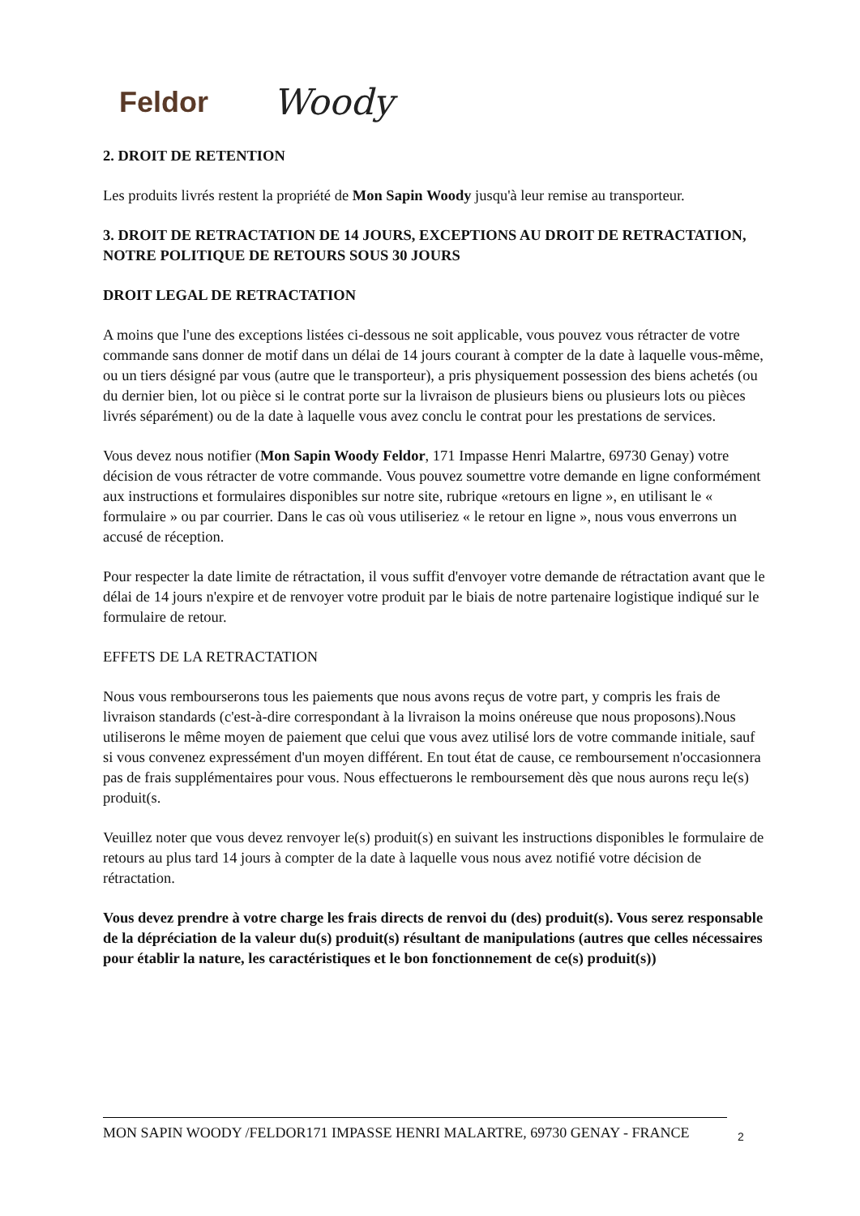Feldor Woody
2. DROIT DE RETENTION
Les produits livrés restent la propriété de Mon Sapin Woody jusqu'à leur remise au transporteur.
3. DROIT DE RETRACTATION DE 14 JOURS, EXCEPTIONS AU DROIT DE RETRACTATION, NOTRE POLITIQUE DE RETOURS SOUS 30 JOURS
DROIT LEGAL DE RETRACTATION
A moins que l'une des exceptions listées ci-dessous ne soit applicable, vous pouvez vous rétracter de votre commande sans donner de motif dans un délai de 14 jours courant à compter de la date à laquelle vous-même, ou un tiers désigné par vous (autre que le transporteur), a pris physiquement possession des biens achetés (ou du dernier bien, lot ou pièce si le contrat porte sur la livraison de plusieurs biens ou plusieurs lots ou pièces livrés séparément) ou de la date à laquelle vous avez conclu le contrat pour les prestations de services.
Vous devez nous notifier (Mon Sapin Woody Feldor, 171 Impasse Henri Malartre, 69730 Genay) votre décision de vous rétracter de votre commande. Vous pouvez soumettre votre demande en ligne conformément aux instructions et formulaires disponibles sur notre site, rubrique «retours en ligne », en utilisant le « formulaire » ou par courrier. Dans le cas où vous utiliseriez « le retour en ligne », nous vous enverrons un accusé de réception.
Pour respecter la date limite de rétractation, il vous suffit d'envoyer votre demande de rétractation avant que le délai de 14 jours n'expire et de renvoyer votre produit par le biais de notre partenaire logistique indiqué sur le formulaire de retour.
EFFETS DE LA RETRACTATION
Nous vous rembourserons tous les paiements que nous avons reçus de votre part, y compris les frais de livraison standards (c'est-à-dire correspondant à la livraison la moins onéreuse que nous proposons).Nous utiliserons le même moyen de paiement que celui que vous avez utilisé lors de votre commande initiale, sauf si vous convenez expressément d'un moyen différent. En tout état de cause, ce remboursement n'occasionnera pas de frais supplémentaires pour vous. Nous effectuerons le remboursement dès que nous aurons reçu le(s) produit(s.
Veuillez noter que vous devez renvoyer le(s) produit(s) en suivant les instructions disponibles le formulaire de retours au plus tard 14 jours à compter de la date à laquelle vous nous avez notifié votre décision de rétractation.
Vous devez prendre à votre charge les frais directs de renvoi du (des) produit(s). Vous serez responsable de la dépréciation de la valeur du(s) produit(s) résultant de manipulations (autres que celles nécessaires pour établir la nature, les caractéristiques et le bon fonctionnement de ce(s) produit(s))
MON SAPIN WOODY /FELDOR171 IMPASSE HENRI MALARTRE, 69730 GENAY - FRANCE 2